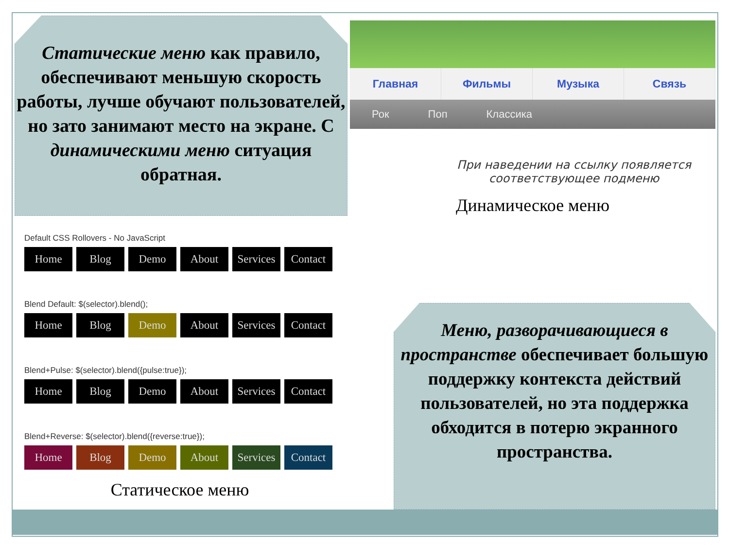Статические меню как правило, обеспечивают меньшую скорость работы, лучше обучают пользователей, но зато занимают место на экране. С динамическими меню ситуация обратная.
Главная Фильмы Музыка Связь
Рок Поп Классика
При наведении на ссылку появляется
соответствующее подменю
Динамическое меню
Default CSS Rollovers - No JavaScript
Home Blog Demo About Services Contact
Blend Default: $(selector).blend();
Home Blog Demo About Services Contact
Blend+Pulse: $(selector).blend({pulse:true});
Home Blog Demo About Services Contact
Blend+Reverse: $(selector).blend({reverse:true});
Home Blog Demo About Services Contact
Статическое меню
Меню, разворачивающиеся в пространстве обеспечивает большую поддержку контекста действий пользователей, но эта поддержка обходится в потерю экранного пространства.